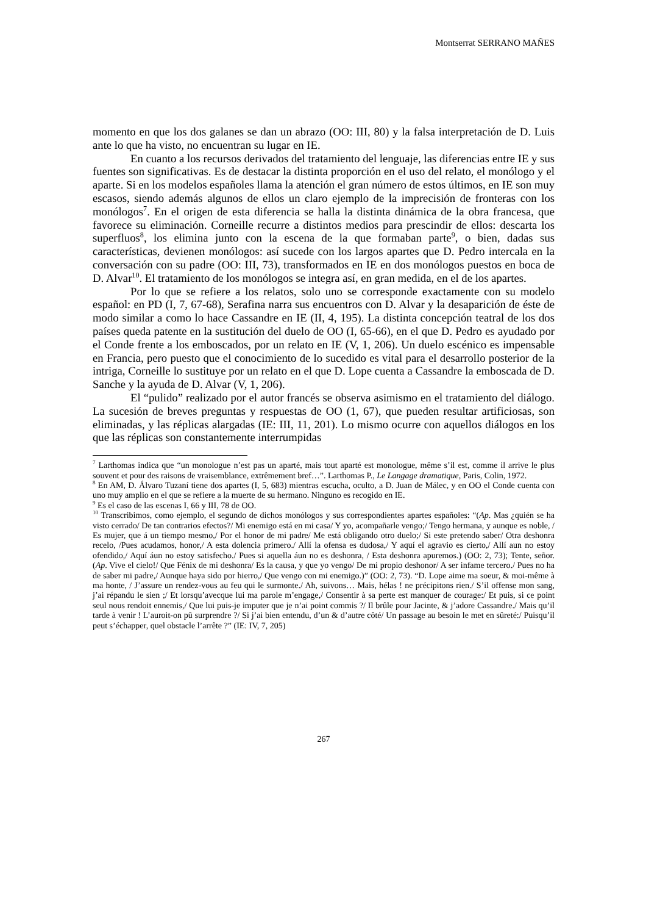Montserrat SERRANO MAÑES
momento en que los dos galanes se dan un abrazo (OO: III, 80) y la falsa interpretación de D. Luis ante lo que ha visto, no encuentran su lugar en IE.
En cuanto a los recursos derivados del tratamiento del lenguaje, las diferencias entre IE y sus fuentes son significativas. Es de destacar la distinta proporción en el uso del relato, el monólogo y el aparte. Si en los modelos españoles llama la atención el gran número de estos últimos, en IE son muy escasos, siendo además algunos de ellos un claro ejemplo de la imprecisión de fronteras con los monólogos<sup>7</sup>. En el origen de esta diferencia se halla la distinta dinámica de la obra francesa, que favorece su eliminación. Corneille recurre a distintos medios para prescindir de ellos: descarta los superfluos<sup>8</sup>, los elimina junto con la escena de la que formaban parte<sup>9</sup>, o bien, dadas sus características, devienen monólogos: así sucede con los largos apartes que D. Pedro intercala en la conversación con su padre (OO: III, 73), transformados en IE en dos monólogos puestos en boca de D. Alvar<sup>10</sup>. El tratamiento de los monólogos se integra así, en gran medida, en el de los apartes.
Por lo que se refiere a los relatos, solo uno se corresponde exactamente con su modelo español: en PD (I, 7, 67-68), Serafina narra sus encuentros con D. Alvar y la desaparición de éste de modo similar a como lo hace Cassandre en IE (II, 4, 195). La distinta concepción teatral de los dos países queda patente en la sustitución del duelo de OO (I, 65-66), en el que D. Pedro es ayudado por el Conde frente a los emboscados, por un relato en IE (V, 1, 206). Un duelo escénico es impensable en Francia, pero puesto que el conocimiento de lo sucedido es vital para el desarrollo posterior de la intriga, Corneille lo sustituye por un relato en el que D. Lope cuenta a Cassandre la emboscada de D. Sanche y la ayuda de D. Alvar (V, 1, 206).
El “pulido” realizado por el autor francés se observa asimismo en el tratamiento del diálogo. La sucesión de breves preguntas y respuestas de OO (1, 67), que pueden resultar artificiosas, son eliminadas, y las réplicas alargadas (IE: III, 11, 201). Lo mismo ocurre con aquellos diálogos en los que las réplicas son constantemente interrumpidas
<sup>7</sup> Larthomas indica que “un monologue n’est pas un aparté, mais tout aparté est monologue, même s’il est, comme il arrive le plus souvent et pour des raisons de vraisemblance, extrêmement bref…”. Larthomas P., Le Langage dramatique, Paris, Colin, 1972.
<sup>8</sup> En AM, D. Álvaro Tuzaní tiene dos apartes (I, 5, 683) mientras escucha, oculto, a D. Juan de Málec, y en OO el Conde cuenta con uno muy amplio en el que se refiere a la muerte de su hermano. Ninguno es recogido en IE.
<sup>9</sup> Es el caso de las escenas I, 66 y III, 78 de OO.
<sup>10</sup> Transcribimos, como ejemplo, el segundo de dichos monólogos y sus correspondientes apartes españoles: “(Ap. Mas ¿quién se ha visto cerrado/ De tan contrarios efectos?/ Mi enemigo está en mi casa/ Y yo, acompañarle vengo;/ Tengo hermana, y aunque es noble, / Es mujer, que á un tiempo mesmo,/ Por el honor de mi padre/ Me está obligando otro duelo;/ Si este pretendo saber/ Otra deshonra recelo, /Pues acudamos, honor,/ A esta dolencia primero./ Allí la ofensa es dudosa,/ Y aquí el agravio es cierto,/ Allí aun no estoy ofendido,/ Aquí áun no estoy satisfecho./ Pues si aquella áun no es deshonra, / Esta deshonra apuremos.) (OO: 2, 73); Tente, señor. (Ap. Vive el cielo!/ Que Fénix de mi deshonra/ Es la causa, y que yo vengo/ De mi propio deshonor/ A ser infame tercero./ Pues no ha de saber mi padre,/ Aunque haya sido por hierro,/ Que vengo con mi enemigo.)” (OO: 2, 73). “D. Lope aime ma soeur, & moi-même à ma honte, / J’assure un rendez-vous au feu qui le surmonte./ Ah, suivons… Mais, hélas ! ne précipitons rien./ S’il offense mon sang, j’ai répandu le sien ;/ Et lorsqu’avecque lui ma parole m’engage,/ Consentir à sa perte est manquer de courage:/ Et puis, si ce point seul nous rendoit ennemis,/ Que lui puis-je imputer que je n’ai point commis ?/ Il brûle pour Jacinte, & j’adore Cassandre./ Mais qu’il tarde à venir ! L’auroit-on pû surprendre ?/ Si j’ai bien entendu, d’un & d’autre côté/ Un passage au besoin le met en sûreté:/ Puisqu’il peut s’échapper, quel obstacle l’arrête ?” (IE: IV, 7, 205)
267